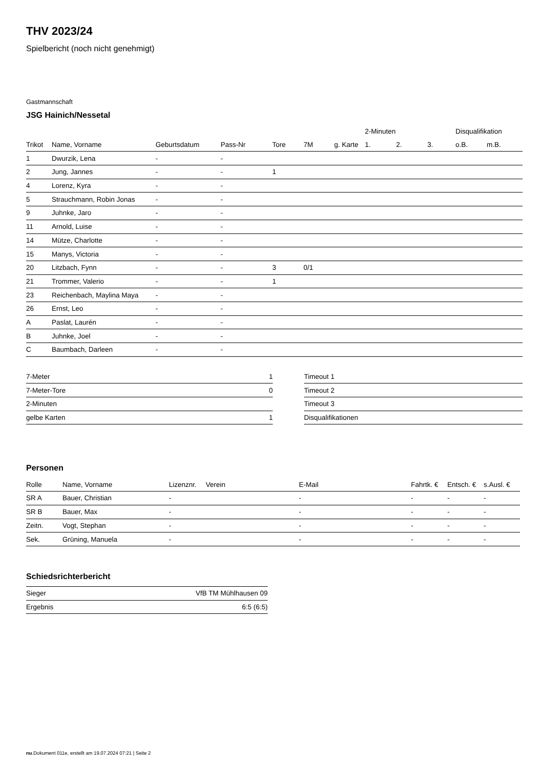THV 2023/24
Spielbericht (noch nicht genehmigt)
Gastmannschaft
JSG Hainich/Nessetal
| | | | | | | | 2-Minuten | | | Disqualifikation | |
| --- | --- | --- | --- | --- | --- | --- | --- | --- | --- | --- | --- |
| Trikot | Name, Vorname | Geburtsdatum | Pass-Nr | Tore | 7M | g. Karte | 1. | 2. | 3. | o.B. | m.B. |
| 1 | Dwurzik, Lena | - | - | | | | | | | | |
| 2 | Jung, Jannes | - | - | 1 | | | | | | | |
| 4 | Lorenz, Kyra | - | - | | | | | | | | |
| 5 | Strauchmann, Robin Jonas | - | - | | | | | | | | |
| 9 | Juhnke, Jaro | - | - | | | | | | | | |
| 11 | Arnold, Luise | - | - | | | | | | | | |
| 14 | Mütze, Charlotte | - | - | | | | | | | | |
| 15 | Manys, Victoria | - | - | | | | | | | | |
| 20 | Litzbach, Fynn | - | - | 3 | 0/1 | | | | | | |
| 21 | Trommer, Valerio | - | - | 1 | | | | | | | |
| 23 | Reichenbach, Maylina Maya | - | - | | | | | | | | |
| 26 | Ernst, Leo | - | - | | | | | | | | |
| A | Paslat, Laurén | - | - | | | | | | | | |
| B | Juhnke, Joel | - | - | | | | | | | | |
| C | Baumbach, Darleen | - | - | | | | | | | | |
| 7-Meter | 1 |
| 7-Meter-Tore | 0 |
| 2-Minuten | |
| gelbe Karten | 1 |
| Timeout 1 |
| Timeout 2 |
| Timeout 3 |
| Disqualifikationen |
Personen
| Rolle | Name, Vorname | Lizenznr. | Verein | E-Mail | Fahrtk. € | Entsch. € | s.Ausl. € |
| --- | --- | --- | --- | --- | --- | --- | --- |
| SR A | Bauer, Christian | - | | - | - | - | - |
| SR B | Bauer, Max | - | | - | - | - | - |
| Zeitn. | Vogt, Stephan | - | | - | - | - | - |
| Sek. | Grüning, Manuela | - | | - | - | - | - |
Schiedsrichterbericht
| Sieger | VfB TM Mühlhausen 09 |
| Ergebnis | 6:5 (6:5) |
nu.Dokument 011e, erstellt am 19.07.2024 07:21 | Seite 2